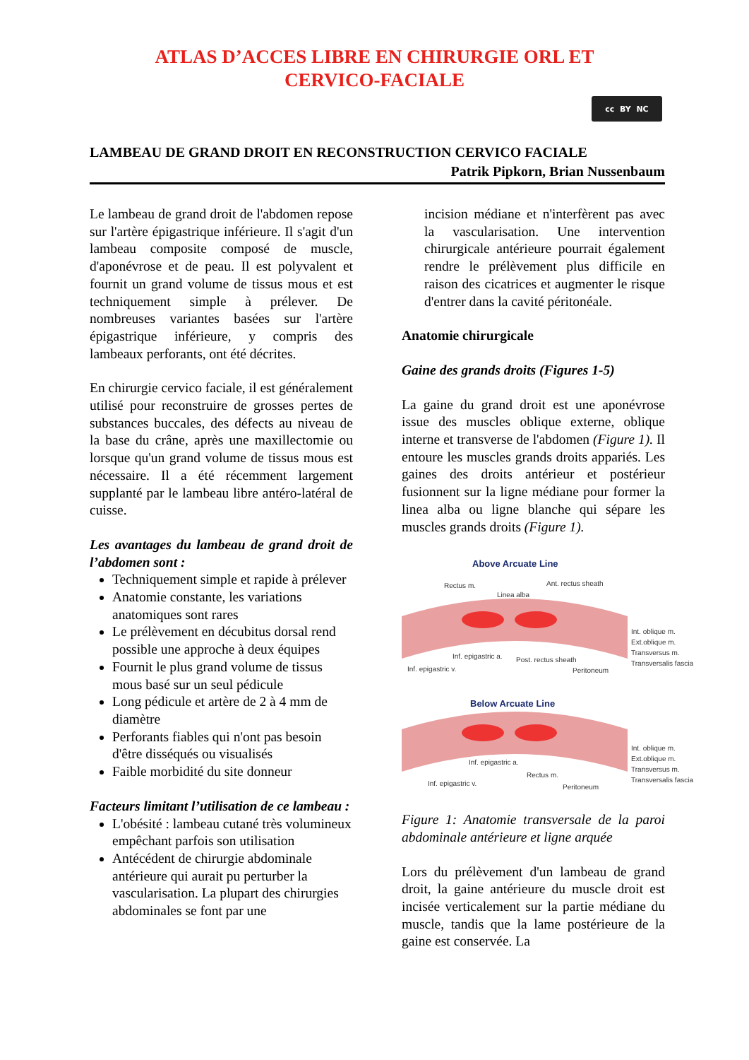ATLAS D’ACCES LIBRE EN CHIRURGIE ORL ET
CERVICO-FACIALE
cc BY NC
LAMBEAU DE GRAND DROIT EN RECONSTRUCTION CERVICO FACIALE
Patrik Pipkorn, Brian Nussenbaum
Le lambeau de grand droit de l'abdomen repose sur l'artère épigastrique inférieure. Il s'agit d'un lambeau composite composé de muscle, d'aponévrose et de peau. Il est polyvalent et fournit un grand volume de tissus mous et est techniquement simple à prélever. De nombreuses variantes basées sur l'artère épigastrique inférieure, y compris des lambeaux perforants, ont été décrites.
En chirurgie cervico faciale, il est généralement utilisé pour reconstruire de grosses pertes de substances buccales, des défects au niveau de la base du crâne, après une maxillectomie ou lorsque qu'un grand volume de tissus mous est nécessaire. Il a été récemment largement supplanté par le lambeau libre antéro-latéral de cuisse.
Les avantages du lambeau de grand droit de l’abdomen sont :
Techniquement simple et rapide à prélever
Anatomie constante, les variations anatomiques sont rares
Le prélèvement en décubitus dorsal rend possible une approche à deux équipes
Fournit le plus grand volume de tissus mous basé sur un seul pédicule
Long pédicule et artère de 2 à 4 mm de diamètre
Perforants fiables qui n'ont pas besoin d'être disséqués ou visualisés
Faible morbidité du site donneur
Facteurs limitant l’utilisation de ce lambeau :
L'obésité : lambeau cutané très volumineux empêchant parfois son utilisation
Antécédent de chirurgie abdominale antérieure qui aurait pu perturber la vascularisation. La plupart des chirurgies abdominales se font par une
incision médiane et n'interfèrent pas avec la vascularisation. Une intervention chirurgicale antérieure pourrait également rendre le prélèvement plus difficile en raison des cicatrices et augmenter le risque d'entrer dans la cavité péritonéale.
Anatomie chirurgicale
Gaine des grands droits (Figures 1-5)
La gaine du grand droit est une aponévrose issue des muscles oblique externe, oblique interne et transverse de l'abdomen (Figure 1). Il entoure les muscles grands droits appariés. Les gaines des droits antérieur et postérieur fusionnent sur la ligne médiane pour former la linea alba ou ligne blanche qui sépare les muscles grands droits (Figure 1).
Above Arcuate Line
Rectus m.
Linea alba
Ant. rectus sheath
Int. oblique m.
Ext.oblique m.
Transversus m.
Transversalis fascia
Inf. epigastric a.
Post. rectus sheath
Inf. epigastric v.
Peritoneum
Below Arcuate Line
Int. oblique m.
Ext.oblique m.
Transversus m.
Transversalis fascia
Inf. epigastric a.
Rectus m.
Inf. epigastric v.
Peritoneum
Figure 1: Anatomie transversale de la paroi abdominale antérieure et ligne arquée
Lors du prélèvement d'un lambeau de grand droit, la gaine antérieure du muscle droit est incisée verticalement sur la partie médiane du muscle, tandis que la lame postérieure de la gaine est conservée. La